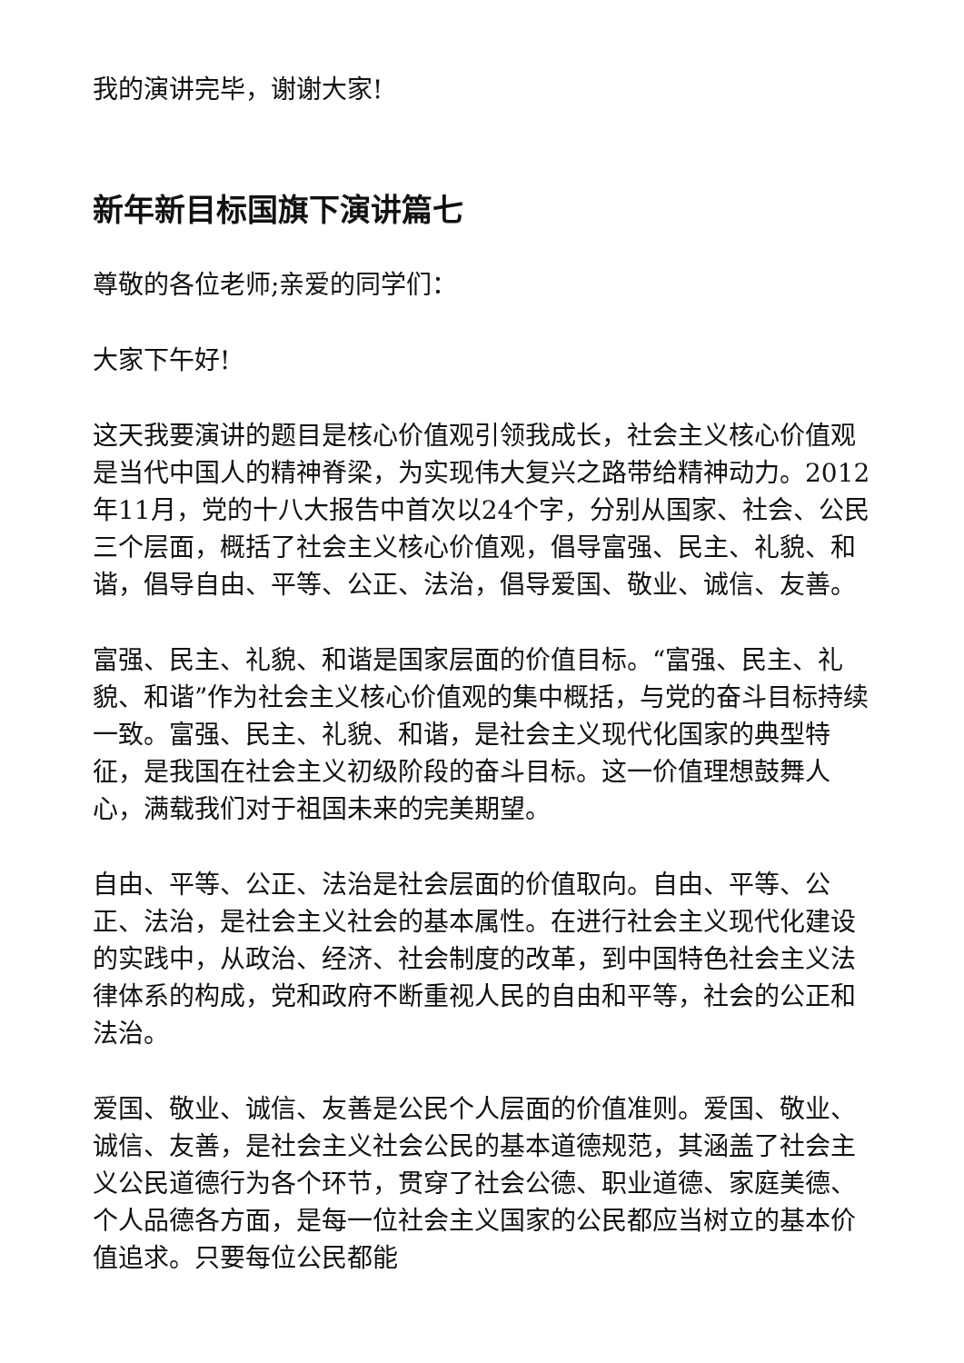我的演讲完毕，谢谢大家!
新年新目标国旗下演讲篇七
尊敬的各位老师;亲爱的同学们：
大家下午好!
这天我要演讲的题目是核心价值观引领我成长，社会主义核心价值观是当代中国人的精神脊梁，为实现伟大复兴之路带给精神动力。2012年11月，党的十八大报告中首次以24个字，分别从国家、社会、公民三个层面，概括了社会主义核心价值观，倡导富强、民主、礼貌、和谐，倡导自由、平等、公正、法治，倡导爱国、敬业、诚信、友善。
富强、民主、礼貌、和谐是国家层面的价值目标。“富强、民主、礼貌、和谐”作为社会主义核心价值观的集中概括，与党的奋斗目标持续一致。富强、民主、礼貌、和谐，是社会主义现代化国家的典型特征，是我国在社会主义初级阶段的奋斗目标。这一价值理想鼓舞人心，满载我们对于祖国未来的完美期望。
自由、平等、公正、法治是社会层面的价值取向。自由、平等、公正、法治，是社会主义社会的基本属性。在进行社会主义现代化建设的实践中，从政治、经济、社会制度的改革，到中国特色社会主义法律体系的构成，党和政府不断重视人民的自由和平等，社会的公正和法治。
爱国、敬业、诚信、友善是公民个人层面的价值准则。爱国、敬业、诚信、友善，是社会主义社会公民的基本道德规范，其涵盖了社会主义公民道德行为各个环节，贯穿了社会公德、职业道德、家庭美德、个人品德各方面，是每一位社会主义国家的公民都应当树立的基本价值追求。只要每位公民都能